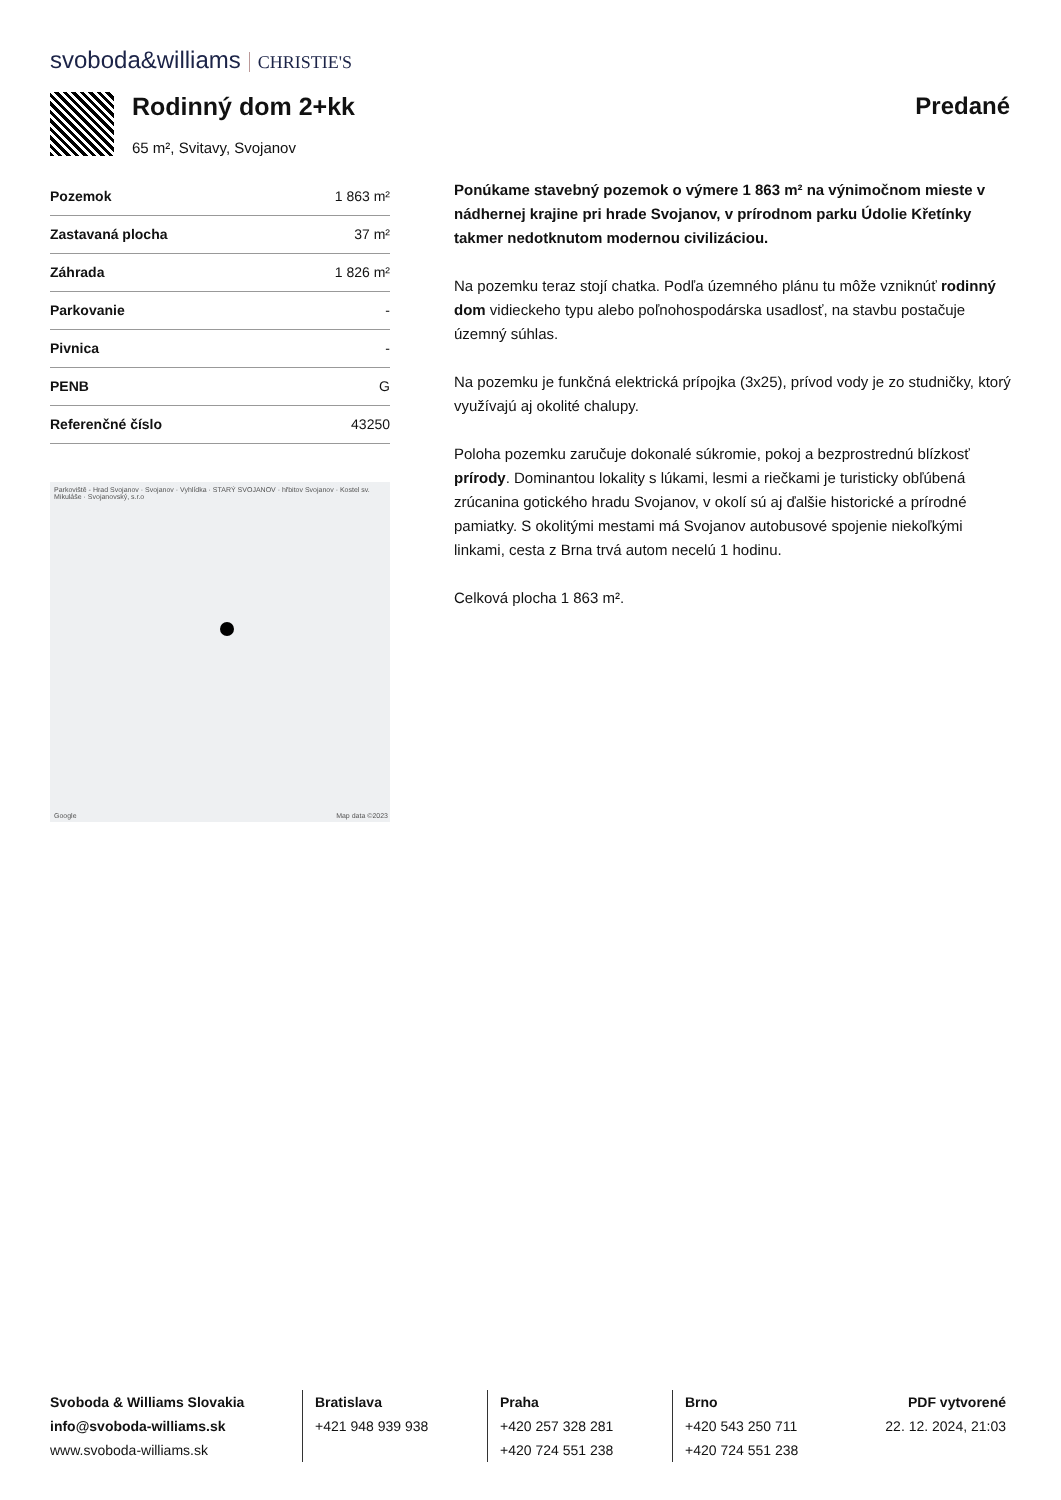svoboda&williams CHRISTIE'S
Rodinný dom 2+kk
65 m², Svitavy, Svojanov
Predané
| Pozemok | 1 863 m² |
| Zastavaná plocha | 37 m² |
| Záhrada | 1 826 m² |
| Parkovanie | - |
| Pivnica | - |
| PENB | G |
| Referenčné číslo | 43250 |
Parkoviště - Hrad Svojanov · Svojanov · Vyhlídka · STARÝ SVOJANOV · hřbitov Svojanov · Kostel sv. Mikuláše · Svojanovský, s.r.o
Google Map data ©2023
Ponúkame stavebný pozemok o výmere 1 863 m² na výnimočnom mieste v nádhernej krajine pri hrade Svojanov, v prírodnom parku Údolie Křetínky takmer nedotknutom modernou civilizáciou.
Na pozemku teraz stojí chatka. Podľa územného plánu tu môže vzniknúť rodinný dom vidieckeho typu alebo poľnohospodárska usadlosť, na stavbu postačuje územný súhlas.
Na pozemku je funkčná elektrická prípojka (3x25), prívod vody je zo studničky, ktorý využívajú aj okolité chalupy.
Poloha pozemku zaručuje dokonalé súkromie, pokoj a bezprostrednú blízkosť prírody. Dominantou lokality s lúkami, lesmi a riečkami je turisticky obľúbená zrúcanina gotického hradu Svojanov, v okolí sú aj ďalšie historické a prírodné pamiatky. S okolitými mestami má Svojanov autobusové spojenie niekoľkými linkami, cesta z Brna trvá autom necelú 1 hodinu.
Celková plocha 1 863 m².
Svoboda & Williams Slovakia
info@svoboda-williams.sk
www.svoboda-williams.sk
Bratislava
+421 948 939 938
Praha
+420 257 328 281
+420 724 551 238
Brno
+420 543 250 711
+420 724 551 238
PDF vytvorené
22. 12. 2024, 21:03